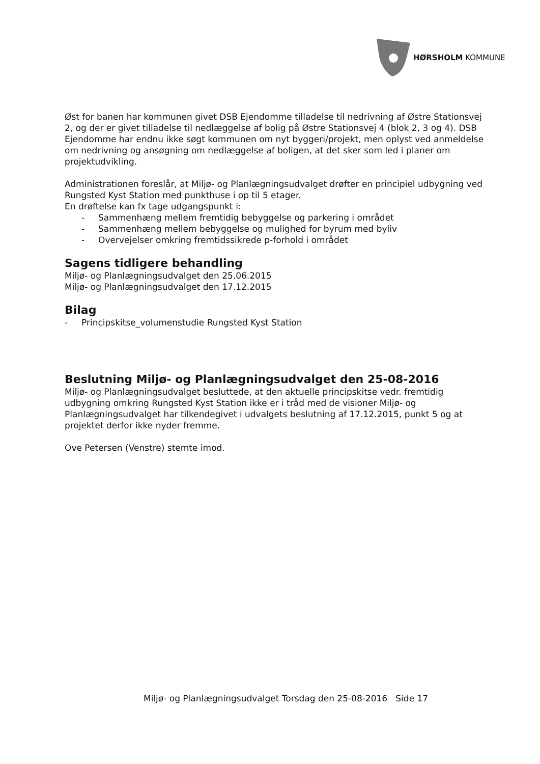HØRSHOLM KOMMUNE
Øst for banen har kommunen givet DSB Ejendomme tilladelse til nedrivning af Østre Stationsvej 2, og der er givet tilladelse til nedlæggelse af bolig på Østre Stationsvej 4 (blok 2, 3 og 4). DSB Ejendomme har endnu ikke søgt kommunen om nyt byggeri/projekt, men oplyst ved anmeldelse om nedrivning og ansøgning om nedlæggelse af boligen, at det sker som led i planer om projektudvikling.
Administrationen foreslår, at Miljø- og Planlægningsudvalget drøfter en principiel udbygning ved Rungsted Kyst Station med punkthuse i op til 5 etager.
En drøftelse kan fx tage udgangspunkt i:
- Sammenhæng mellem fremtidig bebyggelse og parkering i området
- Sammenhæng mellem bebyggelse og mulighed for byrum med byliv
- Overvejelser omkring fremtidssikrede p-forhold i området
Sagens tidligere behandling
Miljø- og Planlægningsudvalget den 25.06.2015
Miljø- og Planlægningsudvalget den 17.12.2015
Bilag
- Principskitse_volumenstudie Rungsted Kyst Station
Beslutning Miljø- og Planlægningsudvalget den 25-08-2016
Miljø- og Planlægningsudvalget besluttede, at den aktuelle principskitse vedr. fremtidig udbygning omkring Rungsted Kyst Station ikke er i tråd med de visioner Miljø- og Planlægningsudvalget har tilkendegivet i udvalgets beslutning af 17.12.2015, punkt 5 og at projektet derfor ikke nyder fremme.
Ove Petersen (Venstre) stemte imod.
Miljø- og Planlægningsudvalget Torsdag den 25-08-2016 Side 17